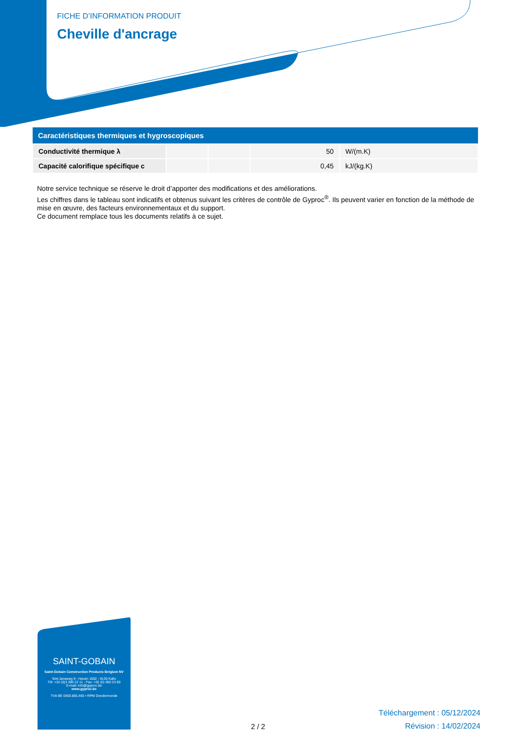FICHE D’INFORMATION PRODUIT
Cheville d'ancrage
| Caractéristiques thermiques et hygroscopiques | | | | |
| --- | --- | --- | --- | --- |
| Conductivité thermique λ | | | 50 | W/(m.K) |
| Capacité calorifique spécifique c | | | 0,45 | kJ/(kg.K) |
Notre service technique se réserve le droit d’apporter des modifications et des améliorations.
Les chiffres dans le tableau sont indicatifs et obtenus suivant les critères de contrôle de Gyproc<sup>®</sup>. Ils peuvent varier en fonction de la méthode de mise en œuvre, des facteurs environnementaux et du support.
Ce document remplace tous les documents relatifs à ce sujet.
SAINT-GOBAIN
Saint-Gobain Construction Products Belgium NV
Sint-Jansweg 9 - Haven 1602 - 9130 Kallo
Tél: +32 (0)3 360 22 11 - Fax: +32 (0) 360 23 80
E-mail: info@gyproc.be
www.gyproc.be
TVA BE 0400.865.465 • RPM Dendermonde
2 / 2
Téléchargement : 05/12/2024
Révision : 14/02/2024